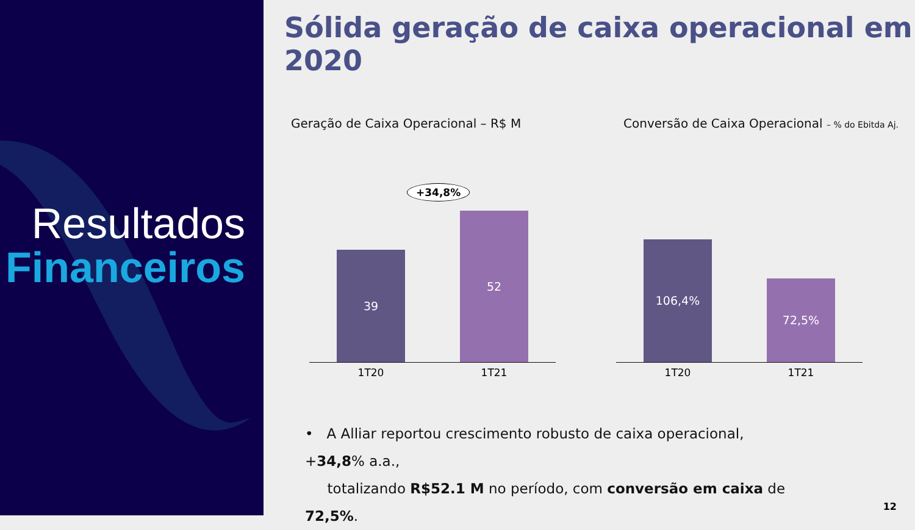Resultados
Financeiros
Sólida geração de caixa operacional em 2020
Geração de Caixa Operacional – R$ M
+34,8%
39 52
1T20 1T21
Conversão de Caixa Operacional – % do Ebitda Aj.
106,4% 72,5%
1T20 1T21
• A Alliar reportou crescimento robusto de caixa operacional, +34,8% a.a.,
totalizando R$52.1 M no período, com conversão em caixa de 72,5%.
12